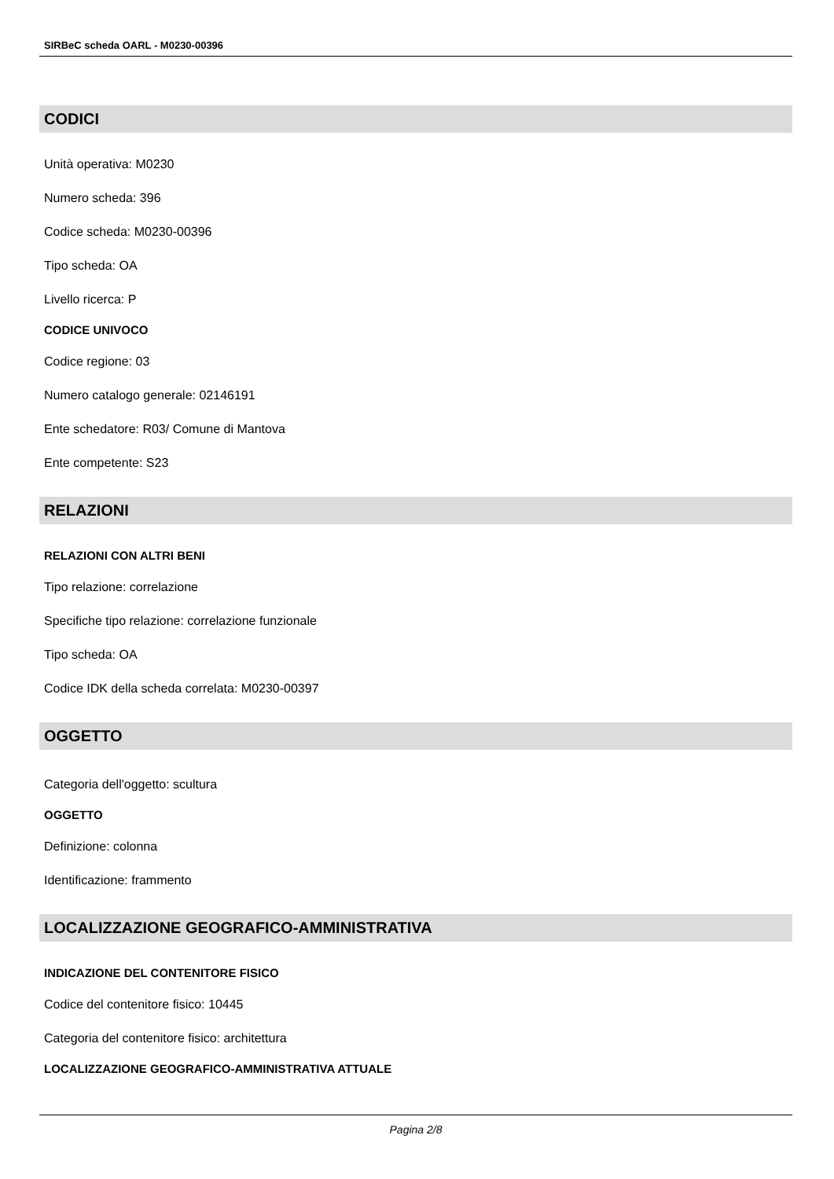SIRBeC scheda OARL - M0230-00396
CODICI
Unità operativa: M0230
Numero scheda: 396
Codice scheda: M0230-00396
Tipo scheda: OA
Livello ricerca: P
CODICE UNIVOCO
Codice regione: 03
Numero catalogo generale: 02146191
Ente schedatore: R03/ Comune di Mantova
Ente competente: S23
RELAZIONI
RELAZIONI CON ALTRI BENI
Tipo relazione: correlazione
Specifiche tipo relazione: correlazione funzionale
Tipo scheda: OA
Codice IDK della scheda correlata: M0230-00397
OGGETTO
Categoria dell'oggetto: scultura
OGGETTO
Definizione: colonna
Identificazione: frammento
LOCALIZZAZIONE GEOGRAFICO-AMMINISTRATIVA
INDICAZIONE DEL CONTENITORE FISICO
Codice del contenitore fisico: 10445
Categoria del contenitore fisico: architettura
LOCALIZZAZIONE GEOGRAFICO-AMMINISTRATIVA ATTUALE
Pagina 2/8